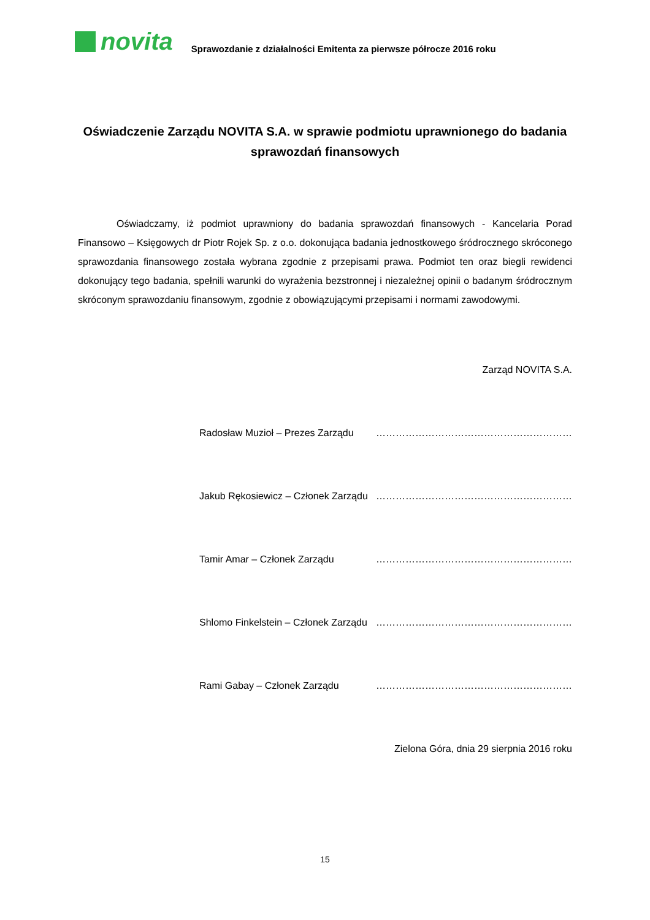novita
Sprawozdanie z działalności Emitenta za pierwsze półrocze 2016 roku
Oświadczenie Zarządu NOVITA S.A. w sprawie podmiotu uprawnionego do badania sprawozdań finansowych
Oświadczamy, iż podmiot uprawniony do badania sprawozdań finansowych - Kancelaria Porad Finansowo – Księgowych dr Piotr Rojek Sp. z o.o. dokonująca badania jednostkowego śródrocznego skróconego sprawozdania finansowego została wybrana zgodnie z przepisami prawa. Podmiot ten oraz biegli rewidenci dokonujący tego badania, spełnili warunki do wyrażenia bezstronnej i niezależnej opinii o badanym śródrocznym skróconym sprawozdaniu finansowym, zgodnie z obowiązującymi przepisami i normami zawodowymi.
Zarząd NOVITA S.A.
Radosław Muzioł – Prezes Zarządu ……………………………………………………
Jakub Rękosiewicz – Członek Zarządu ……………………………………………………
Tamir Amar – Członek Zarządu ……………………………………………………
Shlomo Finkelstein – Członek Zarządu ……………………………………………………
Rami Gabay – Członek Zarządu ……………………………………………………
Zielona Góra, dnia 29 sierpnia 2016 roku
15